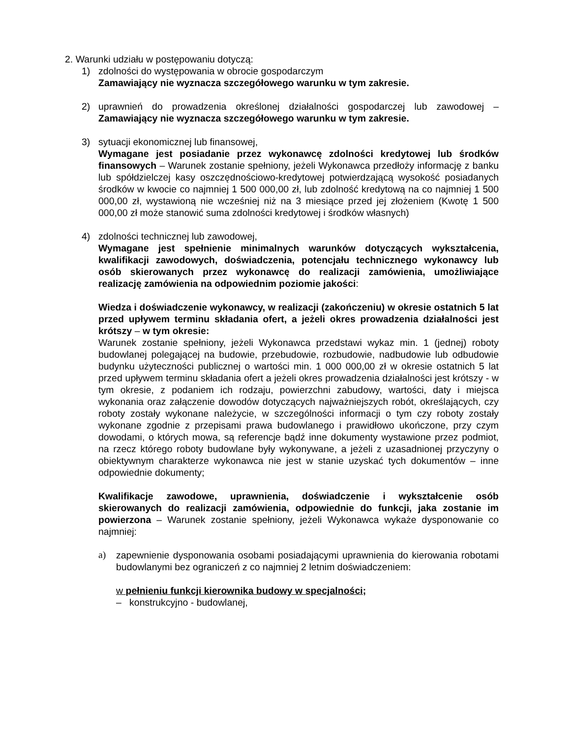2. Warunki udziału w postępowaniu dotyczą:
1) zdolności do występowania w obrocie gospodarczym
Zamawiający nie wyznacza szczegółowego warunku w tym zakresie.
2) uprawnień do prowadzenia określonej działalności gospodarczej lub zawodowej – Zamawiający nie wyznacza szczegółowego warunku w tym zakresie.
3) sytuacji ekonomicznej lub finansowej,
Wymagane jest posiadanie przez wykonawcę zdolności kredytowej lub środków finansowych – Warunek zostanie spełniony, jeżeli Wykonawca przedłoży informację z banku lub spółdzielczej kasy oszczędnościowo-kredytowej potwierdzającą wysokość posiadanych środków w kwocie co najmniej 1 500 000,00 zł, lub zdolność kredytową na co najmniej 1 500 000,00 zł, wystawioną nie wcześniej niż na 3 miesiące przed jej złożeniem (Kwotę 1 500 000,00 zł może stanowić suma zdolności kredytowej i środków własnych)
4) zdolności technicznej lub zawodowej,
Wymagane jest spełnienie minimalnych warunków dotyczących wykształcenia, kwalifikacji zawodowych, doświadczenia, potencjału technicznego wykonawcy lub osób skierowanych przez wykonawcę do realizacji zamówienia, umożliwiające realizację zamówienia na odpowiednim poziomie jakości:
Wiedza i doświadczenie wykonawcy, w realizacji (zakończeniu) w okresie ostatnich 5 lat przed upływem terminu składania ofert, a jeżeli okres prowadzenia działalności jest krótszy – w tym okresie:
Warunek zostanie spełniony, jeżeli Wykonawca przedstawi wykaz min. 1 (jednej) roboty budowlanej polegającej na budowie, przebudowie, rozbudowie, nadbudowie lub odbudowie budynku użyteczności publicznej o wartości min. 1 000 000,00 zł w okresie ostatnich 5 lat przed upływem terminu składania ofert a jeżeli okres prowadzenia działalności jest krótszy - w tym okresie, z podaniem ich rodzaju, powierzchni zabudowy, wartości, daty i miejsca wykonania oraz załączenie dowodów dotyczących najważniejszych robót, określających, czy roboty zostały wykonane należycie, w szczególności informacji o tym czy roboty zostały wykonane zgodnie z przepisami prawa budowlanego i prawidłowo ukończone, przy czym dowodami, o których mowa, są referencje bądź inne dokumenty wystawione przez podmiot, na rzecz którego roboty budowlane były wykonywane, a jeżeli z uzasadnionej przyczyny o obiektywnym charakterze wykonawca nie jest w stanie uzyskać tych dokumentów – inne odpowiednie dokumenty;
Kwalifikacje zawodowe, uprawnienia, doświadczenie i wykształcenie osób skierowanych do realizacji zamówienia, odpowiednie do funkcji, jaka zostanie im powierzona – Warunek zostanie spełniony, jeżeli Wykonawca wykaże dysponowanie co najmniej:
a) zapewnienie dysponowania osobami posiadającymi uprawnienia do kierowania robotami budowlanymi bez ograniczeń z co najmniej 2 letnim doświadczeniem:
w pełnieniu funkcji kierownika budowy w specjalności;
– konstrukcyjno - budowlanej,